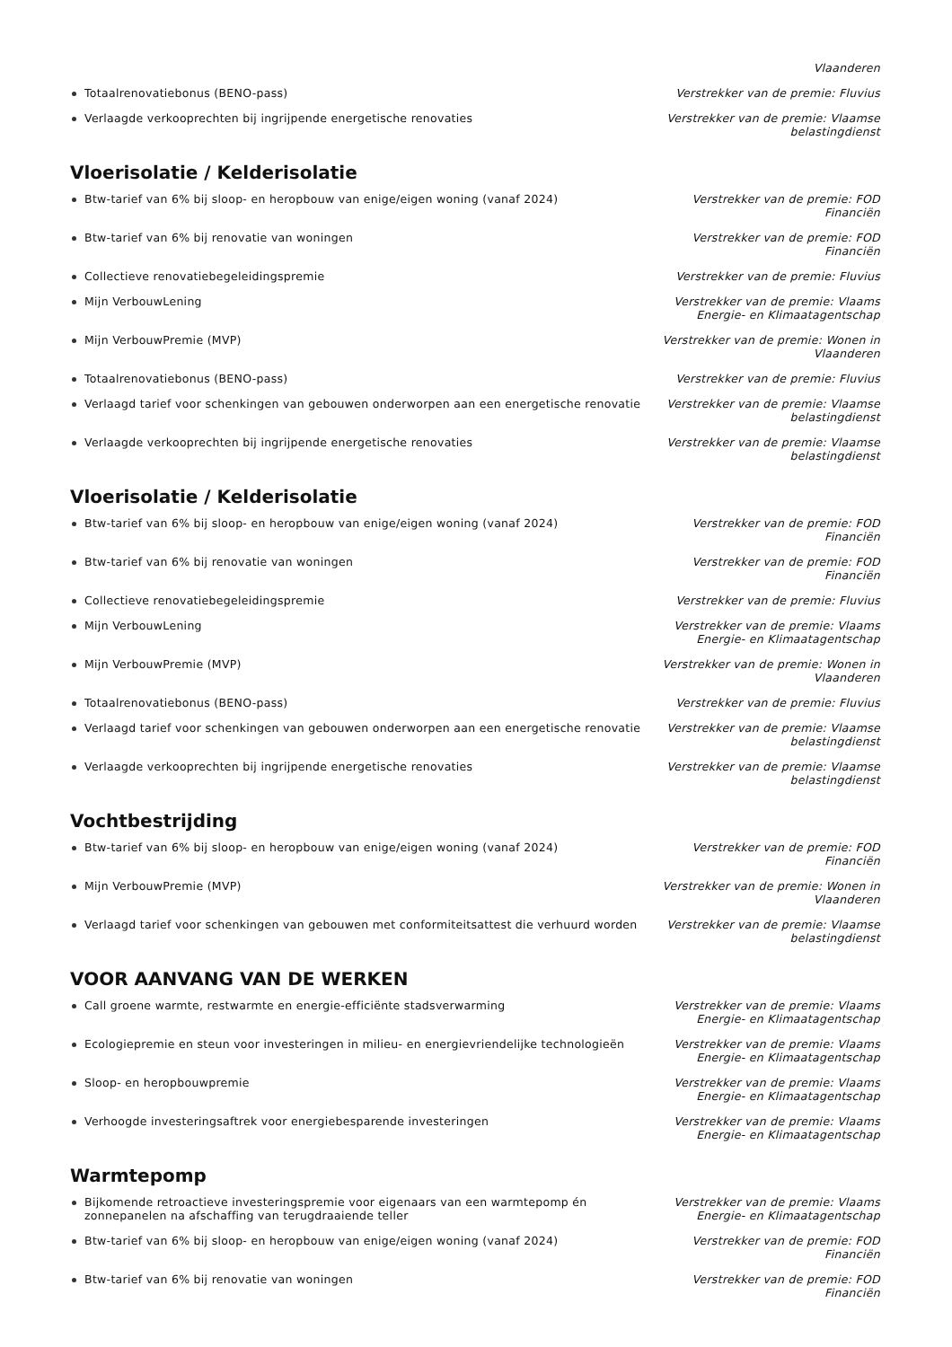Vlaanderen
Totaalrenovatiebonus (BENO-pass) Verstrekker van de premie: Fluvius
Verlaagde verkooprechten bij ingrijpende energetische renovaties Verstrekker van de premie: Vlaamse belastingdienst
Vloerisolatie / Kelderisolatie
Btw-tarief van 6% bij sloop- en heropbouw van enige/eigen woning (vanaf 2024) Verstrekker van de premie: FOD Financiën
Btw-tarief van 6% bij renovatie van woningen Verstrekker van de premie: FOD Financiën
Collectieve renovatiebegeleidingspremie Verstrekker van de premie: Fluvius
Mijn VerbouwLening Verstrekker van de premie: Vlaams Energie- en Klimaatagentschap
Mijn VerbouwPremie (MVP) Verstrekker van de premie: Wonen in Vlaanderen
Totaalrenovatiebonus (BENO-pass) Verstrekker van de premie: Fluvius
Verlaagd tarief voor schenkingen van gebouwen onderworpen aan een energetische renovatie
Verstrekker van de premie: Vlaamse belastingdienst
Verlaagde verkooprechten bij ingrijpende energetische renovaties Verstrekker van de premie: Vlaamse belastingdienst
Vloerisolatie / Kelderisolatie
Btw-tarief van 6% bij sloop- en heropbouw van enige/eigen woning (vanaf 2024) Verstrekker van de premie: FOD Financiën
Btw-tarief van 6% bij renovatie van woningen Verstrekker van de premie: FOD Financiën
Collectieve renovatiebegeleidingspremie Verstrekker van de premie: Fluvius
Mijn VerbouwLening Verstrekker van de premie: Vlaams Energie- en Klimaatagentschap
Mijn VerbouwPremie (MVP) Verstrekker van de premie: Wonen in Vlaanderen
Totaalrenovatiebonus (BENO-pass) Verstrekker van de premie: Fluvius
Verlaagd tarief voor schenkingen van gebouwen onderworpen aan een energetische renovatie
Verstrekker van de premie: Vlaamse belastingdienst
Verlaagde verkooprechten bij ingrijpende energetische renovaties Verstrekker van de premie: Vlaamse belastingdienst
Vochtbestrijding
Btw-tarief van 6% bij sloop- en heropbouw van enige/eigen woning (vanaf 2024) Verstrekker van de premie: FOD Financiën
Mijn VerbouwPremie (MVP) Verstrekker van de premie: Wonen in Vlaanderen
Verlaagd tarief voor schenkingen van gebouwen met conformiteitsattest die verhuurd worden
Verstrekker van de premie: Vlaamse belastingdienst
VOOR AANVANG VAN DE WERKEN
Call groene warmte, restwarmte en energie-efficiënte stadsverwarming Verstrekker van de premie: Vlaams Energie- en Klimaatagentschap
Ecologiepremie en steun voor investeringen in milieu- en energievriendelijke technologieën
Verstrekker van de premie: Vlaams Energie- en Klimaatagentschap
Sloop- en heropbouwpremie Verstrekker van de premie: Vlaams Energie- en Klimaatagentschap
Verhoogde investeringsaftrek voor energiebesparende investeringen Verstrekker van de premie: Vlaams Energie- en Klimaatagentschap
Warmtepomp
Bijkomende retroactieve investeringspremie voor eigenaars van een warmtepomp én zonnepanelen na afschaffing van terugdraaiende teller
Verstrekker van de premie: Vlaams Energie- en Klimaatagentschap
Btw-tarief van 6% bij sloop- en heropbouw van enige/eigen woning (vanaf 2024) Verstrekker van de premie: FOD Financiën
Btw-tarief van 6% bij renovatie van woningen Verstrekker van de premie: FOD Financiën